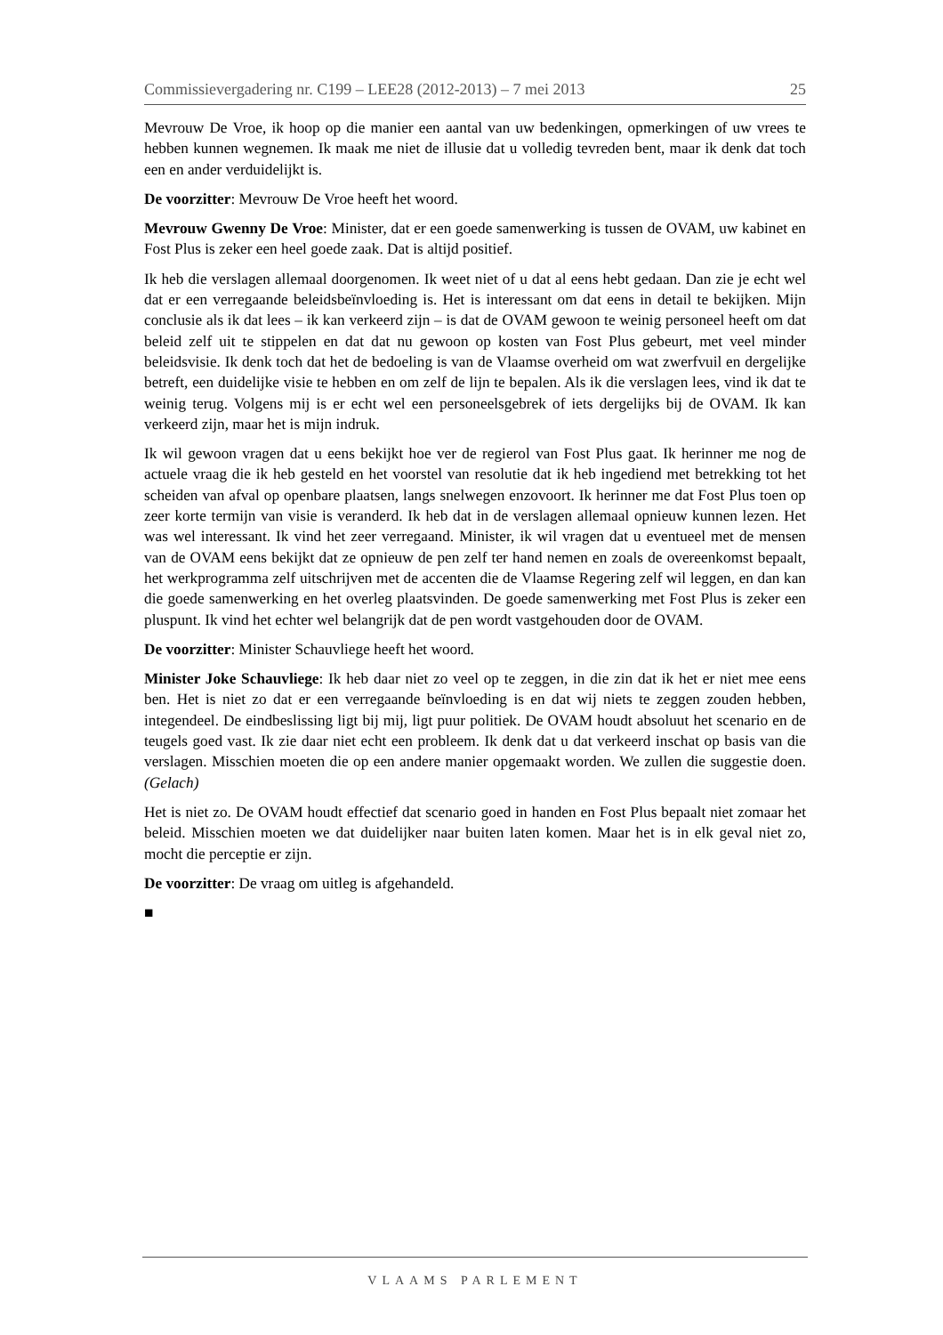Commissievergadering nr. C199 – LEE28 (2012-2013) – 7 mei 2013 25
Mevrouw De Vroe, ik hoop op die manier een aantal van uw bedenkingen, opmerkingen of uw vrees te hebben kunnen wegnemen. Ik maak me niet de illusie dat u volledig tevreden bent, maar ik denk dat toch een en ander verduidelijkt is.
De voorzitter: Mevrouw De Vroe heeft het woord.
Mevrouw Gwenny De Vroe: Minister, dat er een goede samenwerking is tussen de OVAM, uw kabinet en Fost Plus is zeker een heel goede zaak. Dat is altijd positief.
Ik heb die verslagen allemaal doorgenomen. Ik weet niet of u dat al eens hebt gedaan. Dan zie je echt wel dat er een verregaande beleidsbeïnvloeding is. Het is interessant om dat eens in detail te bekijken. Mijn conclusie als ik dat lees – ik kan verkeerd zijn – is dat de OVAM gewoon te weinig personeel heeft om dat beleid zelf uit te stippelen en dat dat nu gewoon op kosten van Fost Plus gebeurt, met veel minder beleidsvisie. Ik denk toch dat het de bedoeling is van de Vlaamse overheid om wat zwerfvuil en dergelijke betreft, een duidelijke visie te hebben en om zelf de lijn te bepalen. Als ik die verslagen lees, vind ik dat te weinig terug. Volgens mij is er echt wel een personeelsgebrek of iets dergelijks bij de OVAM. Ik kan verkeerd zijn, maar het is mijn indruk.
Ik wil gewoon vragen dat u eens bekijkt hoe ver de regierol van Fost Plus gaat. Ik herinner me nog de actuele vraag die ik heb gesteld en het voorstel van resolutie dat ik heb ingediend met betrekking tot het scheiden van afval op openbare plaatsen, langs snelwegen enzovoort. Ik herinner me dat Fost Plus toen op zeer korte termijn van visie is veranderd. Ik heb dat in de verslagen allemaal opnieuw kunnen lezen. Het was wel interessant. Ik vind het zeer verregaand. Minister, ik wil vragen dat u eventueel met de mensen van de OVAM eens bekijkt dat ze opnieuw de pen zelf ter hand nemen en zoals de overeenkomst bepaalt, het werkprogramma zelf uitschrijven met de accenten die de Vlaamse Regering zelf wil leggen, en dan kan die goede samenwerking en het overleg plaatsvinden. De goede samenwerking met Fost Plus is zeker een pluspunt. Ik vind het echter wel belangrijk dat de pen wordt vastgehouden door de OVAM.
De voorzitter: Minister Schauvliege heeft het woord.
Minister Joke Schauvliege: Ik heb daar niet zo veel op te zeggen, in die zin dat ik het er niet mee eens ben. Het is niet zo dat er een verregaande beïnvloeding is en dat wij niets te zeggen zouden hebben, integendeel. De eindbeslissing ligt bij mij, ligt puur politiek. De OVAM houdt absoluut het scenario en de teugels goed vast. Ik zie daar niet echt een probleem. Ik denk dat u dat verkeerd inschat op basis van die verslagen. Misschien moeten die op een andere manier opgemaakt worden. We zullen die suggestie doen. (Gelach)
Het is niet zo. De OVAM houdt effectief dat scenario goed in handen en Fost Plus bepaalt niet zomaar het beleid. Misschien moeten we dat duidelijker naar buiten laten komen. Maar het is in elk geval niet zo, mocht die perceptie er zijn.
De voorzitter: De vraag om uitleg is afgehandeld.
■
VLAAMS PARLEMENT